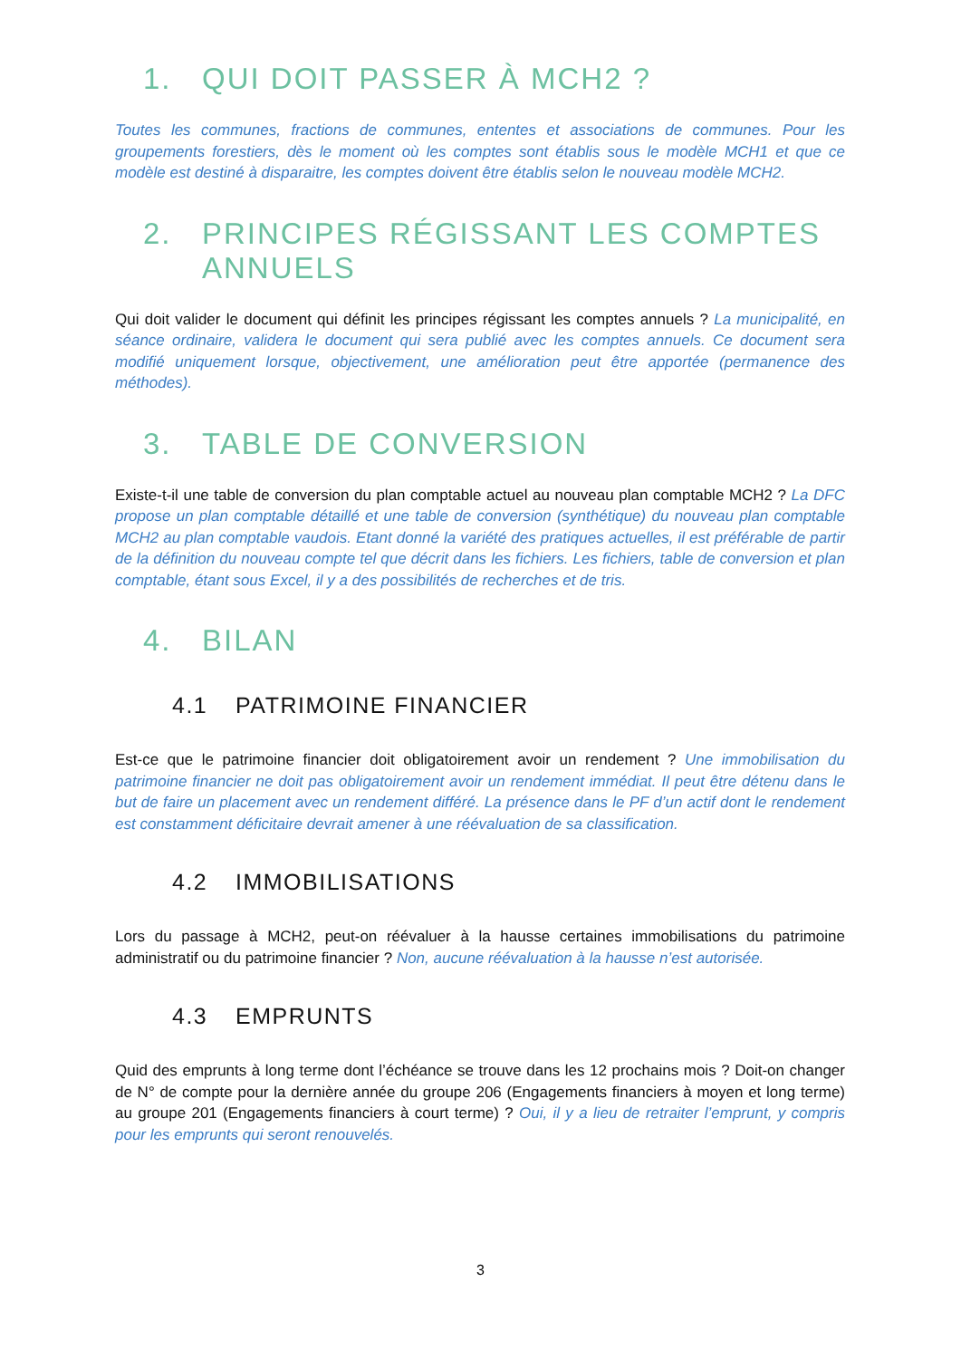1. QUI DOIT PASSER À MCH2 ?
Toutes les communes, fractions de communes, ententes et associations de communes. Pour les groupements forestiers, dès le moment où les comptes sont établis sous le modèle MCH1 et que ce modèle est destiné à disparaitre, les comptes doivent être établis selon le nouveau modèle MCH2.
2. PRINCIPES RÉGISSANT LES COMPTES ANNUELS
Qui doit valider le document qui définit les principes régissant les comptes annuels ? La municipalité, en séance ordinaire, validera le document qui sera publié avec les comptes annuels. Ce document sera modifié uniquement lorsque, objectivement, une amélioration peut être apportée (permanence des méthodes).
3. TABLE DE CONVERSION
Existe-t-il une table de conversion du plan comptable actuel au nouveau plan comptable MCH2 ? La DFC propose un plan comptable détaillé et une table de conversion (synthétique) du nouveau plan comptable MCH2 au plan comptable vaudois. Etant donné la variété des pratiques actuelles, il est préférable de partir de la définition du nouveau compte tel que décrit dans les fichiers. Les fichiers, table de conversion et plan comptable, étant sous Excel, il y a des possibilités de recherches et de tris.
4. BILAN
4.1 PATRIMOINE FINANCIER
Est-ce que le patrimoine financier doit obligatoirement avoir un rendement ? Une immobilisation du patrimoine financier ne doit pas obligatoirement avoir un rendement immédiat. Il peut être détenu dans le but de faire un placement avec un rendement différé. La présence dans le PF d’un actif dont le rendement est constamment déficitaire devrait amener à une réévaluation de sa classification.
4.2 IMMOBILISATIONS
Lors du passage à MCH2, peut-on réévaluer à la hausse certaines immobilisations du patrimoine administratif ou du patrimoine financier ? Non, aucune réévaluation à la hausse n’est autorisée.
4.3 EMPRUNTS
Quid des emprunts à long terme dont l’échéance se trouve dans les 12 prochains mois ? Doit-on changer de N° de compte pour la dernière année du groupe 206 (Engagements financiers à moyen et long terme) au groupe 201 (Engagements financiers à court terme) ? Oui, il y a lieu de retraiter l’emprunt, y compris pour les emprunts qui seront renouvelés.
3